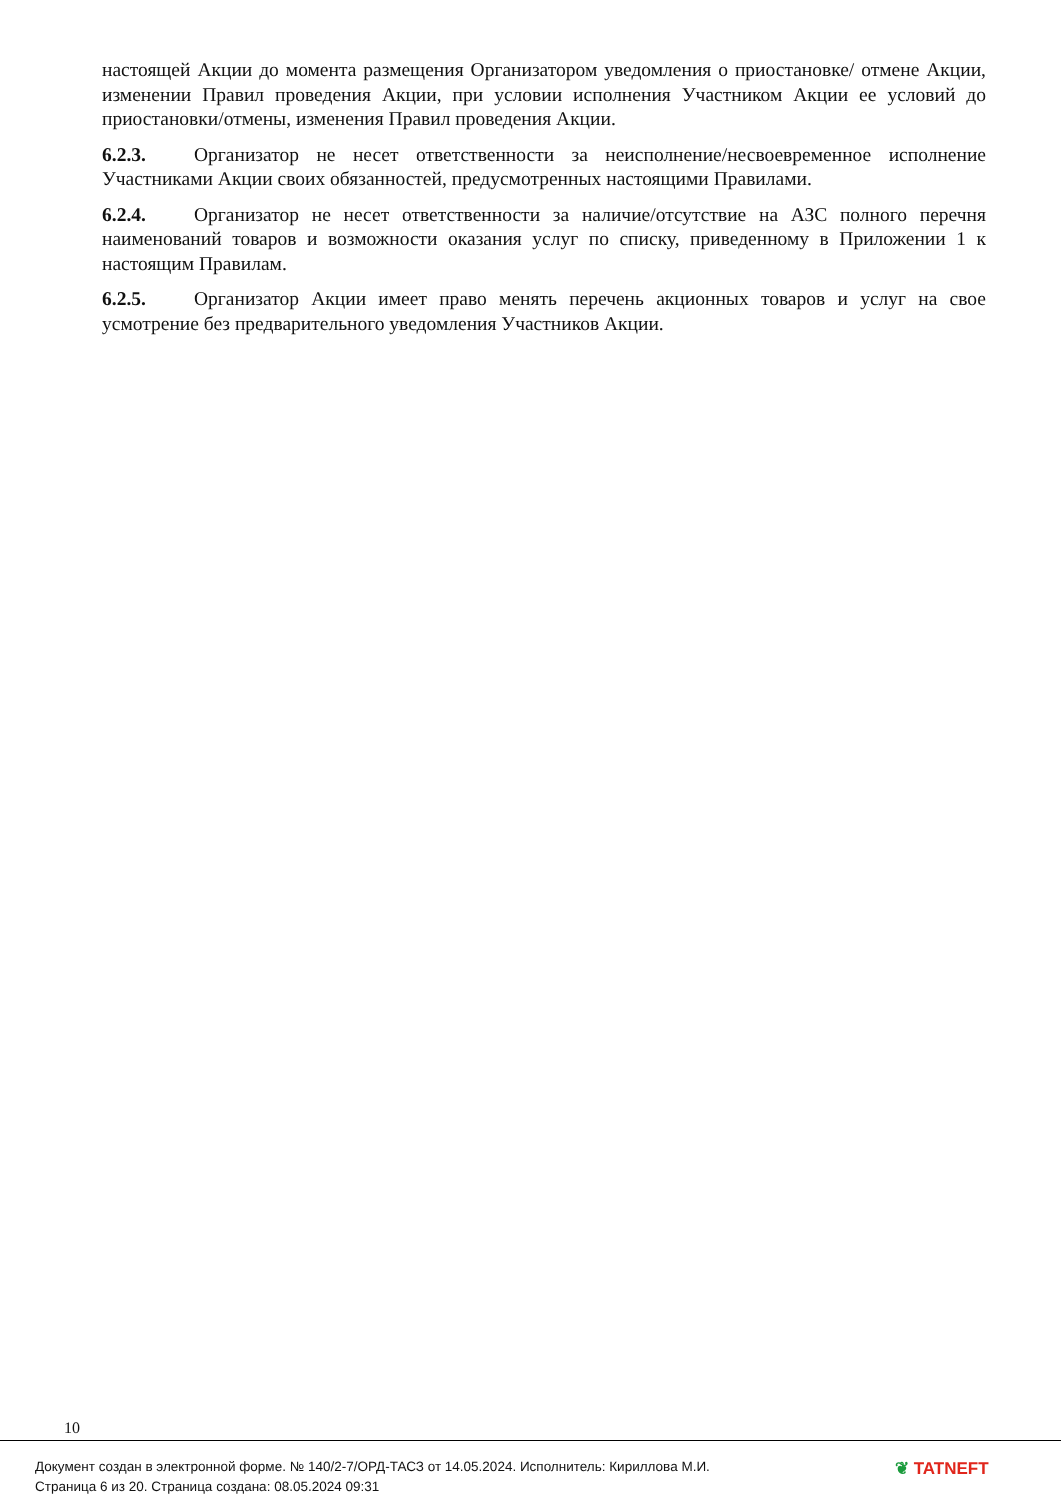настоящей Акции до момента размещения Организатором уведомления о приостановке/ отмене Акции, изменении Правил проведения Акции, при условии исполнения Участником Акции ее условий до приостановки/отмены, изменения Правил проведения Акции.
6.2.3. Организатор не несет ответственности за неисполнение/несвоевременное исполнение Участниками Акции своих обязанностей, предусмотренных настоящими Правилами.
6.2.4. Организатор не несет ответственности за наличие/отсутствие на АЗС полного перечня наименований товаров и возможности оказания услуг по списку, приведенному в Приложении 1 к настоящим Правилам.
6.2.5. Организатор Акции имеет право менять перечень акционных товаров и услуг на свое усмотрение без предварительного уведомления Участников Акции.
10
Документ создан в электронной форме. № 140/2-7/ОРД-ТАСЗ от 14.05.2024. Исполнитель: Кириллова М.И.
Страница 6 из 20. Страница создана: 08.05.2024 09:31
❦ TATNEFT